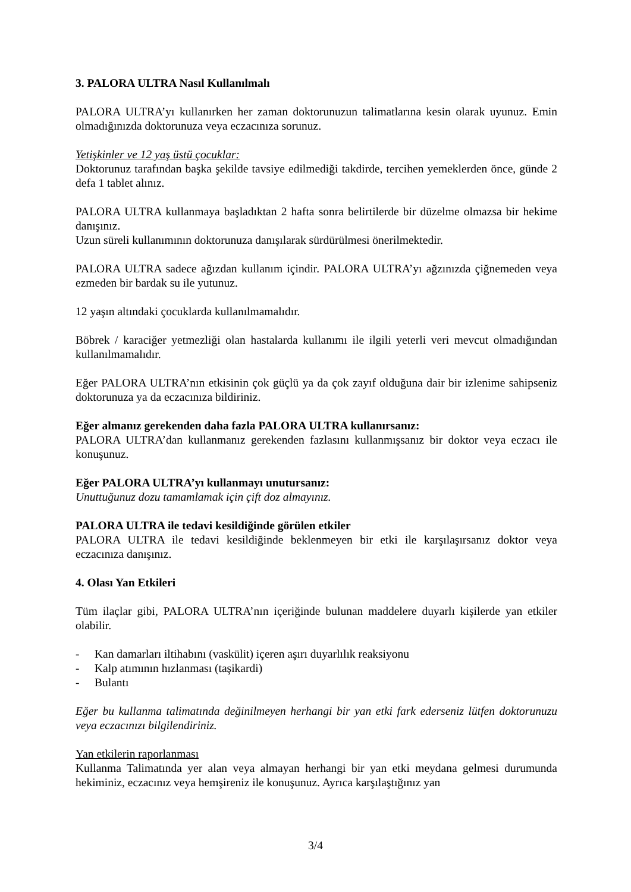3. PALORA ULTRA Nasıl Kullanılmalı
PALORA ULTRA’yı kullanırken her zaman doktorunuzun talimatlarına kesin olarak uyunuz. Emin olmadığınızda doktorunuza veya eczacınıza sorunuz.
Yetişkinler ve 12 yaş üstü çocuklar:
Doktorunuz tarafından başka şekilde tavsiye edilmediği takdirde, tercihen yemeklerden önce, günde 2 defa 1 tablet alınız.
PALORA ULTRA kullanmaya başladıktan 2 hafta sonra belirtilerde bir düzelme olmazsa bir hekime danışınız.
Uzun süreli kullanımının doktorunuza danışılarak sürdürülmesi önerilmektedir.
PALORA ULTRA sadece ağızdan kullanım içindir. PALORA ULTRA’yı ağzınızda çiğnemeden veya ezmeden bir bardak su ile yutunuz.
12 yaşın altındaki çocuklarda kullanılmamalıdır.
Böbrek / karaciğer yetmezliği olan hastalarda kullanımı ile ilgili yeterli veri mevcut olmadığından kullanılmamalıdır.
Eğer PALORA ULTRA’nın etkisinin çok güçlü ya da çok zayıf olduğuna dair bir izlenime sahipseniz doktorunuza ya da eczacınıza bildiriniz.
Eğer almanız gerekenden daha fazla PALORA ULTRA kullanırsanız:
PALORA ULTRA’dan kullanmanız gerekenden fazlasını kullanmışsanız bir doktor veya eczacı ile konuşunuz.
Eğer PALORA ULTRA’yı kullanmayı unutursanız:
Unuttuğunuz dozu tamamlamak için çift doz almayınız.
PALORA ULTRA ile tedavi kesildiğinde görülen etkiler
PALORA ULTRA ile tedavi kesildiğinde beklenmeyen bir etki ile karşılaşırsanız doktor veya eczacınıza danışınız.
4. Olası Yan Etkileri
Tüm ilaçlar gibi, PALORA ULTRA’nın içeriğinde bulunan maddelere duyarlı kişilerde yan etkiler olabilir.
- Kan damarları iltihabını (vaskülit) içeren aşırı duyarlılık reaksiyonu
- Kalp atımının hızlanması (taşikardi)
- Bulantı
Eğer bu kullanma talimatında değinilmeyen herhangi bir yan etki fark ederseniz lütfen doktorunuzu veya eczacınızı bilgilendiriniz.
Yan etkilerin raporlanması
Kullanma Talimatında yer alan veya almayan herhangi bir yan etki meydana gelmesi durumunda hekiminiz, eczacınız veya hemşireniz ile konuşunuz. Ayrıca karşılaştığınız yan
3/4